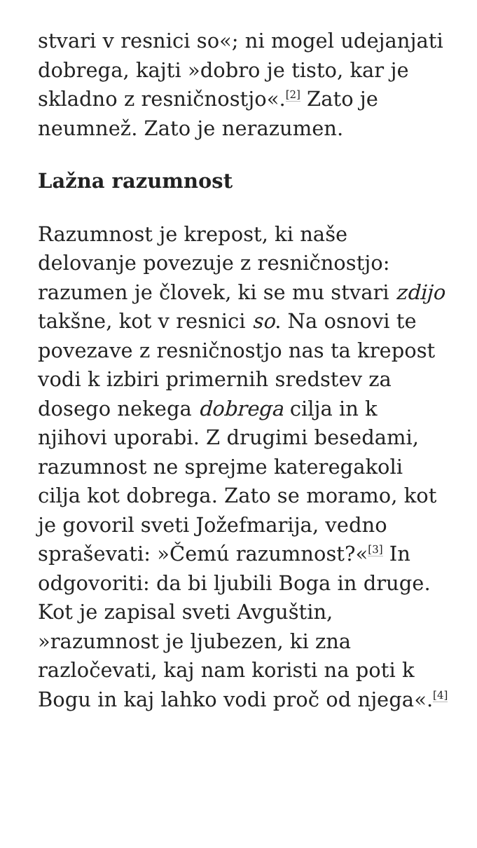stvari v resnici so«; ni mogel udejanjati dobrega, kajti »dobro je tisto, kar je skladno z resničnostjo«.<sup>[2]</sup> Zato je neumnež. Zato je nerazumen.
Lažna razumnost
Razumnost je krepost, ki naše delovanje povezuje z resničnostjo: razumen je človek, ki se mu stvari zdijo takšne, kot v resnici so. Na osnovi te povezave z resničnostjo nas ta krepost vodi k izbiri primernih sredstev za dosego nekega dobrega cilja in k njihovi uporabi. Z drugimi besedami, razumnost ne sprejme kateregakoli cilja kot dobrega. Zato se moramo, kot je govoril sveti Jožefmarija, vedno spraševati: »Čemú razumnost?«<sup>[3]</sup> In odgovoriti: da bi ljubili Boga in druge. Kot je zapisal sveti Avguštin, »razumnost je ljubezen, ki zna razločevati, kaj nam koristi na poti k Bogu in kaj lahko vodi proč od njega«.<sup>[4]</sup>